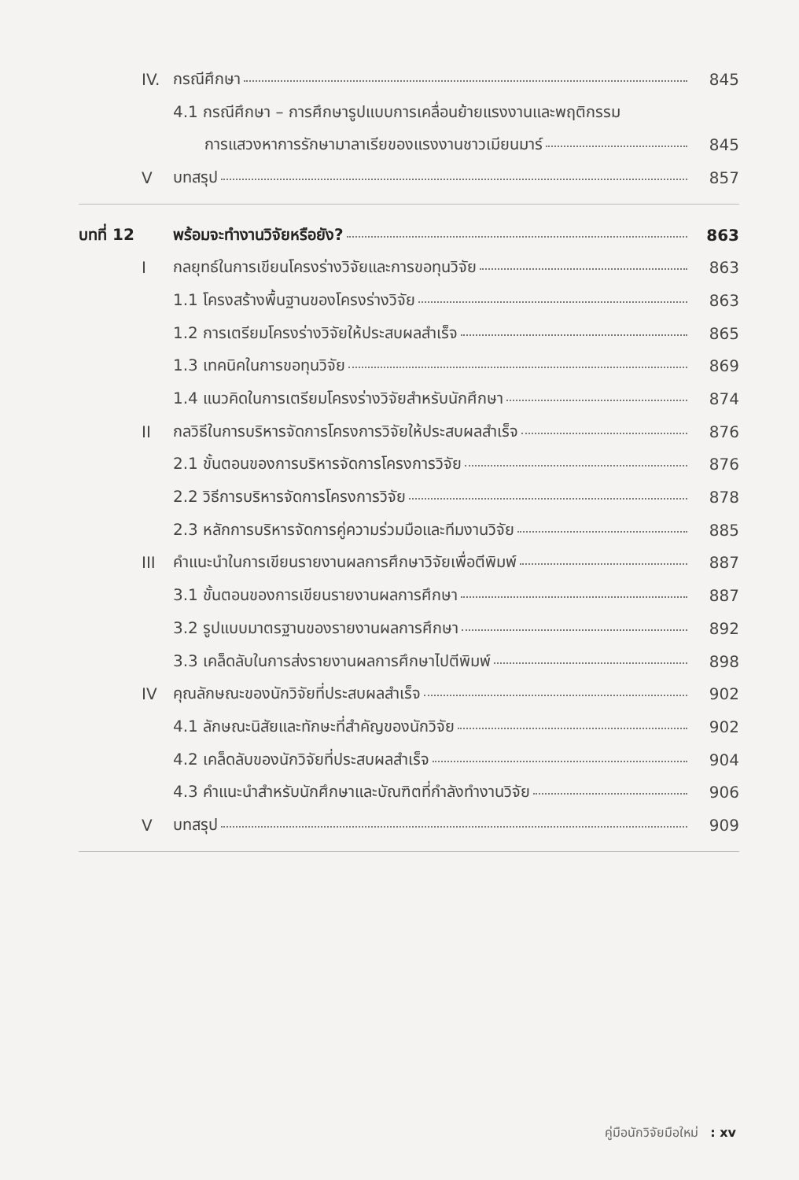IV. กรณีศึกษา 845
4.1 กรณีศึกษา – การศึกษารูปแบบการเคลื่อนย้ายแรงงานและพฤติกรรม
การแสวงหาการรักษามาลาเรียของแรงงานชาวเมียนมาร์ 845
V บทสรุป 857
บทที่ 12
พร้อมจะทำงานวิจัยหรือยัง? 863
I กลยุทธ์ในการเขียนโครงร่างวิจัยและการขอทุนวิจัย 863
1.1 โครงสร้างพื้นฐานของโครงร่างวิจัย 863
1.2 การเตรียมโครงร่างวิจัยให้ประสบผลสำเร็จ 865
1.3 เทคนิคในการขอทุนวิจัย 869
1.4 แนวคิดในการเตรียมโครงร่างวิจัยสำหรับนักศึกษา 874
II กลวิธีในการบริหารจัดการโครงการวิจัยให้ประสบผลสำเร็จ 876
2.1 ขั้นตอนของการบริหารจัดการโครงการวิจัย 876
2.2 วิธีการบริหารจัดการโครงการวิจัย 878
2.3 หลักการบริหารจัดการคู่ความร่วมมือและทีมงานวิจัย 885
III คำแนะนำในการเขียนรายงานผลการศึกษาวิจัยเพื่อตีพิมพ์ 887
3.1 ขั้นตอนของการเขียนรายงานผลการศึกษา 887
3.2 รูปแบบมาตรฐานของรายงานผลการศึกษา 892
3.3 เคล็ดลับในการส่งรายงานผลการศึกษาไปตีพิมพ์ 898
IV คุณลักษณะของนักวิจัยที่ประสบผลสำเร็จ 902
4.1 ลักษณะนิสัยและทักษะที่สำคัญของนักวิจัย 902
4.2 เคล็ดลับของนักวิจัยที่ประสบผลสำเร็จ 904
4.3 คำแนะนำสำหรับนักศึกษาและบัณฑิตที่กำลังทำงานวิจัย 906
V บทสรุป 909
คู่มือนักวิจัยมือใหม่ : xv